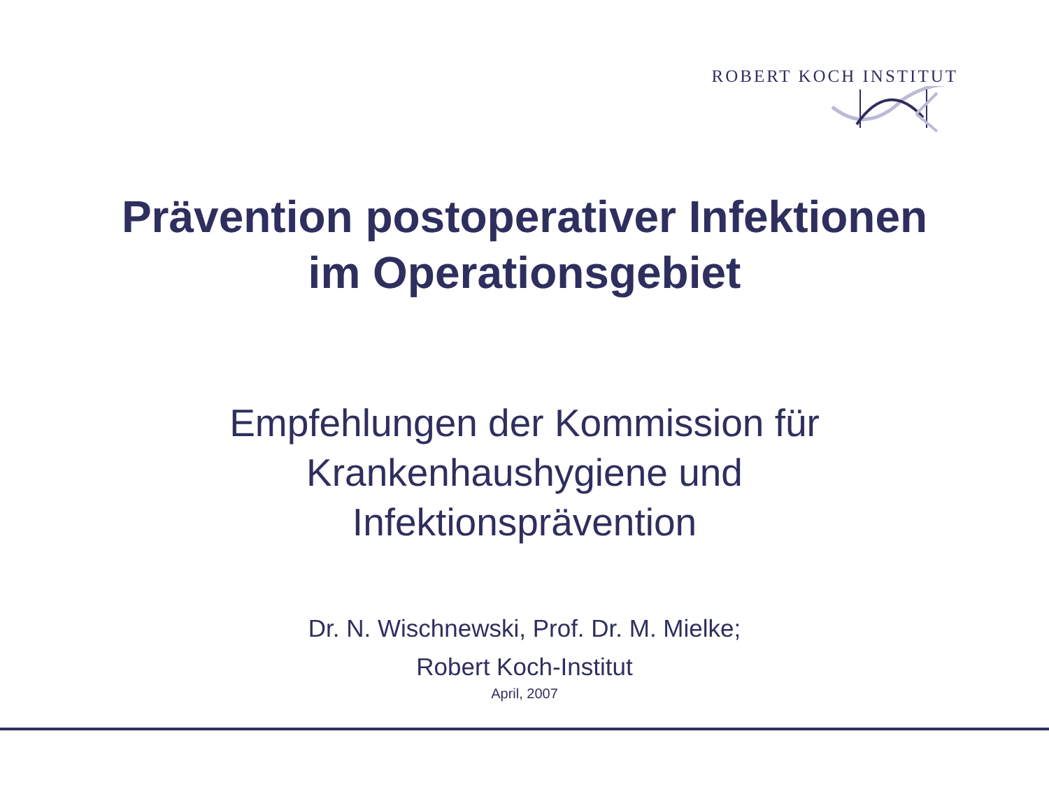ROBERT KOCH INSTITUT
Prävention postoperativer Infektionen
im Operationsgebiet
Empfehlungen der Kommission für
Krankenhaushygiene und
Infektionsprävention
Dr. N. Wischnewski, Prof. Dr. M. Mielke;
Robert Koch-Institut
April, 2007